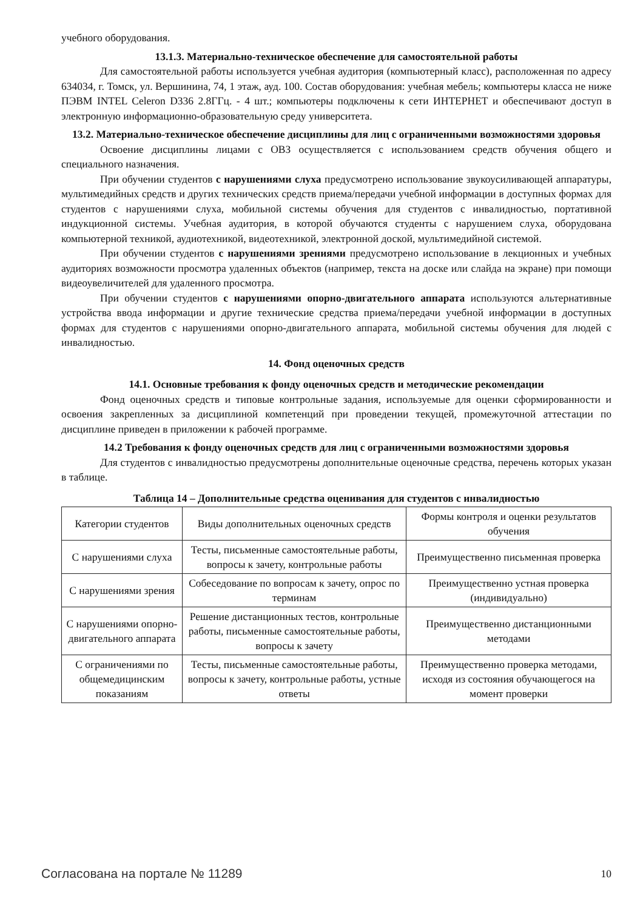учебного оборудования.
13.1.3. Материально-техническое обеспечение для самостоятельной работы
Для самостоятельной работы используется учебная аудитория (компьютерный класс), расположенная по адресу 634034, г. Томск, ул. Вершинина, 74, 1 этаж, ауд. 100. Состав оборудования: учебная мебель; компьютеры класса не ниже ПЭВМ INTEL Celeron D336 2.8ГГц. - 4 шт.; компьютеры подключены к сети ИНТЕРНЕТ и обеспечивают доступ в электронную информационно-образовательную среду университета.
13.2. Материально-техническое обеспечение дисциплины для лиц с ограниченными возможностями здоровья
Освоение дисциплины лицами с ОВЗ осуществляется с использованием средств обучения общего и специального назначения.
При обучении студентов с нарушениями слуха предусмотрено использование звукоусиливающей аппаратуры, мультимедийных средств и других технических средств приема/передачи учебной информации в доступных формах для студентов с нарушениями слуха, мобильной системы обучения для студентов с инвалидностью, портативной индукционной системы. Учебная аудитория, в которой обучаются студенты с нарушением слуха, оборудована компьютерной техникой, аудиотехникой, видеотехникой, электронной доской, мультимедийной системой.
При обучении студентов с нарушениями зрениями предусмотрено использование в лекционных и учебных аудиториях возможности просмотра удаленных объектов (например, текста на доске или слайда на экране) при помощи видеоувеличителей для удаленного просмотра.
При обучении студентов с нарушениями опорно-двигательного аппарата используются альтернативные устройства ввода информации и другие технические средства приема/передачи учебной информации в доступных формах для студентов с нарушениями опорно-двигательного аппарата, мобильной системы обучения для людей с инвалидностью.
14. Фонд оценочных средств
14.1. Основные требования к фонду оценочных средств и методические рекомендации
Фонд оценочных средств и типовые контрольные задания, используемые для оценки сформированности и освоения закрепленных за дисциплиной компетенций при проведении текущей, промежуточной аттестации по дисциплине приведен в приложении к рабочей программе.
14.2 Требования к фонду оценочных средств для лиц с ограниченными возможностями здоровья
Для студентов с инвалидностью предусмотрены дополнительные оценочные средства, перечень которых указан в таблице.
Таблица 14 – Дополнительные средства оценивания для студентов с инвалидностью
| Категории студентов | Виды дополнительных оценочных средств | Формы контроля и оценки результатов обучения |
| С нарушениями слуха | Тесты, письменные самостоятельные работы, вопросы к зачету, контрольные работы | Преимущественно письменная проверка |
| С нарушениями зрения | Собеседование по вопросам к зачету, опрос по терминам | Преимущественно устная проверка (индивидуально) |
| С нарушениями опорно-двигательного аппарата | Решение дистанционных тестов, контрольные работы, письменные самостоятельные работы, вопросы к зачету | Преимущественно дистанционными методами |
| С ограничениями по общемедицинским показаниям | Тесты, письменные самостоятельные работы, вопросы к зачету, контрольные работы, устные ответы | Преимущественно проверка методами, исходя из состояния обучающегося на момент проверки |
Согласована на портале № 11289 10